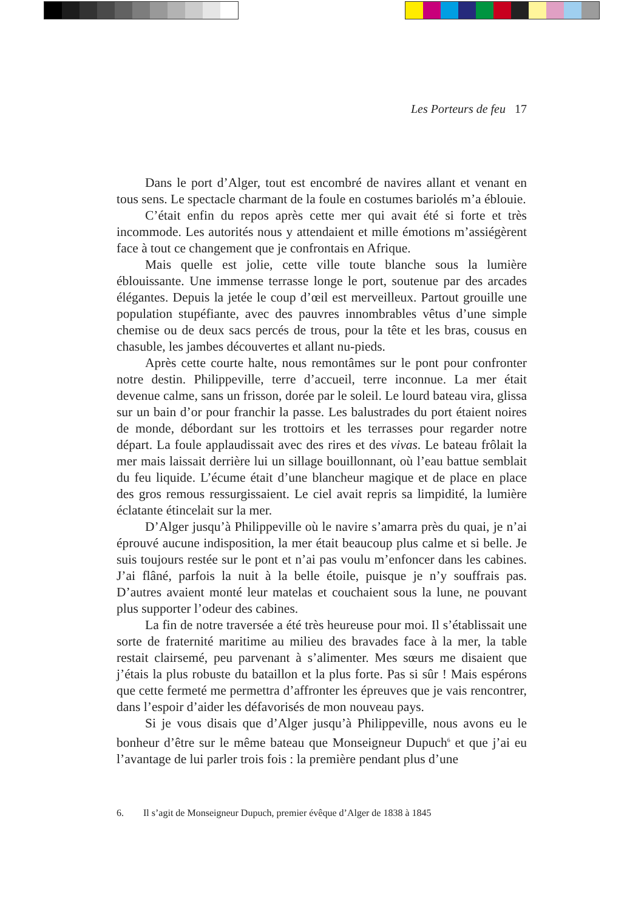Les Porteurs de feu 17
Dans le port d’Alger, tout est encombré de navires allant et venant en tous sens. Le spectacle charmant de la foule en costumes bariolés m’a éblouie.
C’était enfin du repos après cette mer qui avait été si forte et très incommode. Les autorités nous y attendaient et mille émotions m’assiégèrent face à tout ce changement que je confrontais en Afrique.
Mais quelle est jolie, cette ville toute blanche sous la lumière éblouissante. Une immense terrasse longe le port, soutenue par des arcades élégantes. Depuis la jetée le coup d’œil est merveilleux. Partout grouille une population stupéfiante, avec des pauvres innombrables vêtus d’une simple chemise ou de deux sacs percés de trous, pour la tête et les bras, cousus en chasuble, les jambes découvertes et allant nu-pieds.
Après cette courte halte, nous remontâmes sur le pont pour confronter notre destin. Philippeville, terre d’accueil, terre inconnue. La mer était devenue calme, sans un frisson, dorée par le soleil. Le lourd bateau vira, glissa sur un bain d’or pour franchir la passe. Les balustrades du port étaient noires de monde, débordant sur les trottoirs et les terrasses pour regarder notre départ. La foule applaudissait avec des rires et des vivas. Le bateau frôlait la mer mais laissait derrière lui un sillage bouillonnant, où l’eau battue semblait du feu liquide. L’écume était d’une blancheur magique et de place en place des gros remous ressurgissaient. Le ciel avait repris sa limpidité, la lumière éclatante étincelait sur la mer.
D’Alger jusqu’à Philippeville où le navire s’amarra près du quai, je n’ai éprouvé aucune indisposition, la mer était beaucoup plus calme et si belle. Je suis toujours restée sur le pont et n’ai pas voulu m’enfoncer dans les cabines. J’ai flâné, parfois la nuit à la belle étoile, puisque je n’y souffrais pas. D’autres avaient monté leur matelas et couchaient sous la lune, ne pouvant plus supporter l’odeur des cabines.
La fin de notre traversée a été très heureuse pour moi. Il s’établissait une sorte de fraternité maritime au milieu des bravades face à la mer, la table restait clairsemé, peu parvenant à s’alimenter. Mes sœurs me disaient que j’étais la plus robuste du bataillon et la plus forte. Pas si sûr ! Mais espérons que cette fermeté me permettra d’affronter les épreuves que je vais rencontrer, dans l’espoir d’aider les défavorisés de mon nouveau pays.
Si je vous disais que d’Alger jusqu’à Philippeville, nous avons eu le bonheur d’être sur le même bateau que Monseigneur Dupuch<sup>6</sup> et que j’ai eu l’avantage de lui parler trois fois : la première pendant plus d’une
6. Il s’agit de Monseigneur Dupuch, premier évêque d’Alger de 1838 à 1845